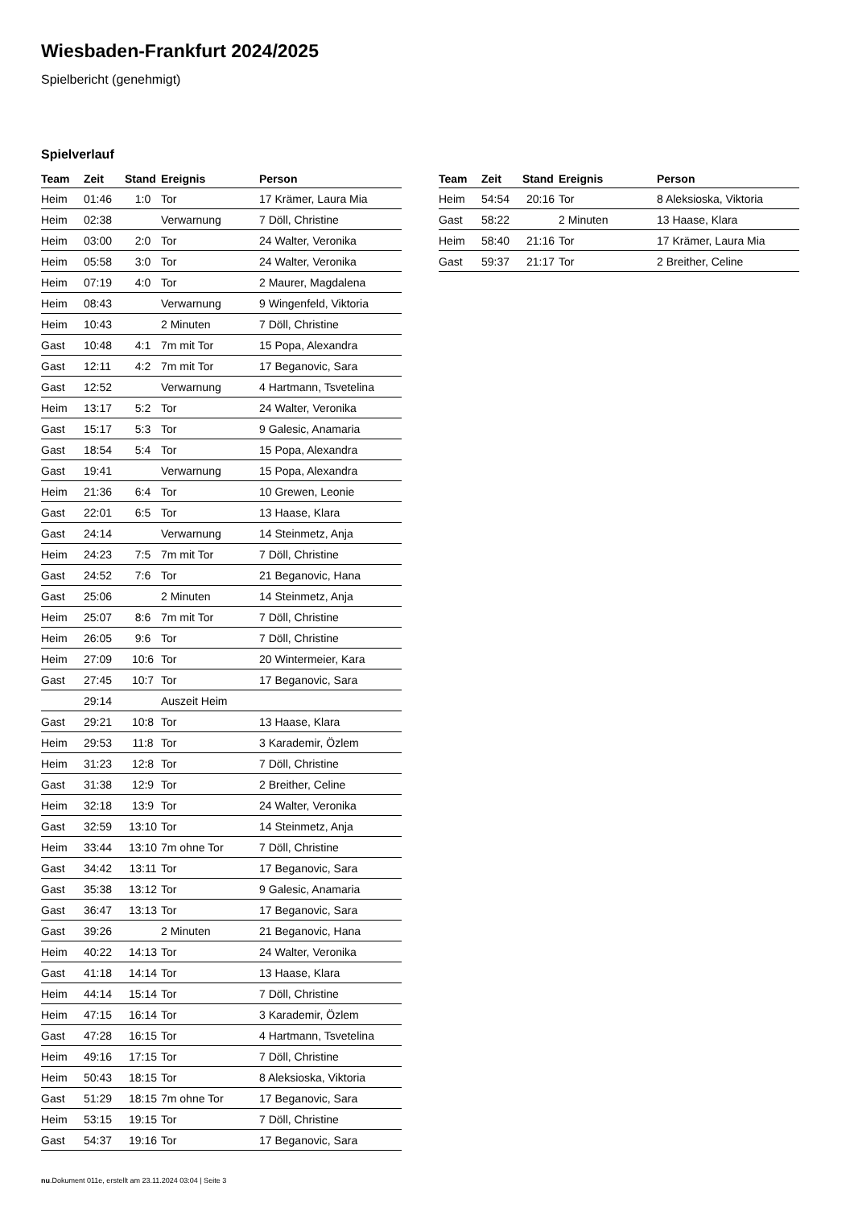Wiesbaden-Frankfurt 2024/2025
Spielbericht (genehmigt)
Spielverlauf
| Team | Zeit | Stand | Ereignis | Person |
| --- | --- | --- | --- | --- |
| Heim | 01:46 | 1:0 | Tor | 17 Krämer, Laura Mia |
| Heim | 02:38 | | Verwarnung | 7 Döll, Christine |
| Heim | 03:00 | 2:0 | Tor | 24 Walter, Veronika |
| Heim | 05:58 | 3:0 | Tor | 24 Walter, Veronika |
| Heim | 07:19 | 4:0 | Tor | 2 Maurer, Magdalena |
| Heim | 08:43 | | Verwarnung | 9 Wingenfeld, Viktoria |
| Heim | 10:43 | | 2 Minuten | 7 Döll, Christine |
| Gast | 10:48 | 4:1 | 7m mit Tor | 15 Popa, Alexandra |
| Gast | 12:11 | 4:2 | 7m mit Tor | 17 Beganovic, Sara |
| Gast | 12:52 | | Verwarnung | 4 Hartmann, Tsvetelina |
| Heim | 13:17 | 5:2 | Tor | 24 Walter, Veronika |
| Gast | 15:17 | 5:3 | Tor | 9 Galesic, Anamaria |
| Gast | 18:54 | 5:4 | Tor | 15 Popa, Alexandra |
| Gast | 19:41 | | Verwarnung | 15 Popa, Alexandra |
| Heim | 21:36 | 6:4 | Tor | 10 Grewen, Leonie |
| Gast | 22:01 | 6:5 | Tor | 13 Haase, Klara |
| Gast | 24:14 | | Verwarnung | 14 Steinmetz, Anja |
| Heim | 24:23 | 7:5 | 7m mit Tor | 7 Döll, Christine |
| Gast | 24:52 | 7:6 | Tor | 21 Beganovic, Hana |
| Gast | 25:06 | | 2 Minuten | 14 Steinmetz, Anja |
| Heim | 25:07 | 8:6 | 7m mit Tor | 7 Döll, Christine |
| Heim | 26:05 | 9:6 | Tor | 7 Döll, Christine |
| Heim | 27:09 | 10:6 | Tor | 20 Wintermeier, Kara |
| Gast | 27:45 | 10:7 | Tor | 17 Beganovic, Sara |
| | 29:14 | | Auszeit Heim | |
| Gast | 29:21 | 10:8 | Tor | 13 Haase, Klara |
| Heim | 29:53 | 11:8 | Tor | 3 Karademir, Özlem |
| Heim | 31:23 | 12:8 | Tor | 7 Döll, Christine |
| Gast | 31:38 | 12:9 | Tor | 2 Breither, Celine |
| Heim | 32:18 | 13:9 | Tor | 24 Walter, Veronika |
| Gast | 32:59 | 13:10 | Tor | 14 Steinmetz, Anja |
| Heim | 33:44 | 13:10 | 7m ohne Tor | 7 Döll, Christine |
| Gast | 34:42 | 13:11 | Tor | 17 Beganovic, Sara |
| Gast | 35:38 | 13:12 | Tor | 9 Galesic, Anamaria |
| Gast | 36:47 | 13:13 | Tor | 17 Beganovic, Sara |
| Gast | 39:26 | | 2 Minuten | 21 Beganovic, Hana |
| Heim | 40:22 | 14:13 | Tor | 24 Walter, Veronika |
| Gast | 41:18 | 14:14 | Tor | 13 Haase, Klara |
| Heim | 44:14 | 15:14 | Tor | 7 Döll, Christine |
| Heim | 47:15 | 16:14 | Tor | 3 Karademir, Özlem |
| Gast | 47:28 | 16:15 | Tor | 4 Hartmann, Tsvetelina |
| Heim | 49:16 | 17:15 | Tor | 7 Döll, Christine |
| Heim | 50:43 | 18:15 | Tor | 8 Aleksioska, Viktoria |
| Gast | 51:29 | 18:15 | 7m ohne Tor | 17 Beganovic, Sara |
| Heim | 53:15 | 19:15 | Tor | 7 Döll, Christine |
| Gast | 54:37 | 19:16 | Tor | 17 Beganovic, Sara |
| Team | Zeit | Stand | Ereignis | Person |
| --- | --- | --- | --- | --- |
| Heim | 54:54 | 20:16 | Tor | 8 Aleksioska, Viktoria |
| Gast | 58:22 | | 2 Minuten | 13 Haase, Klara |
| Heim | 58:40 | 21:16 | Tor | 17 Krämer, Laura Mia |
| Gast | 59:37 | 21:17 | Tor | 2 Breither, Celine |
nu.Dokument 011e, erstellt am 23.11.2024 03:04 | Seite 3